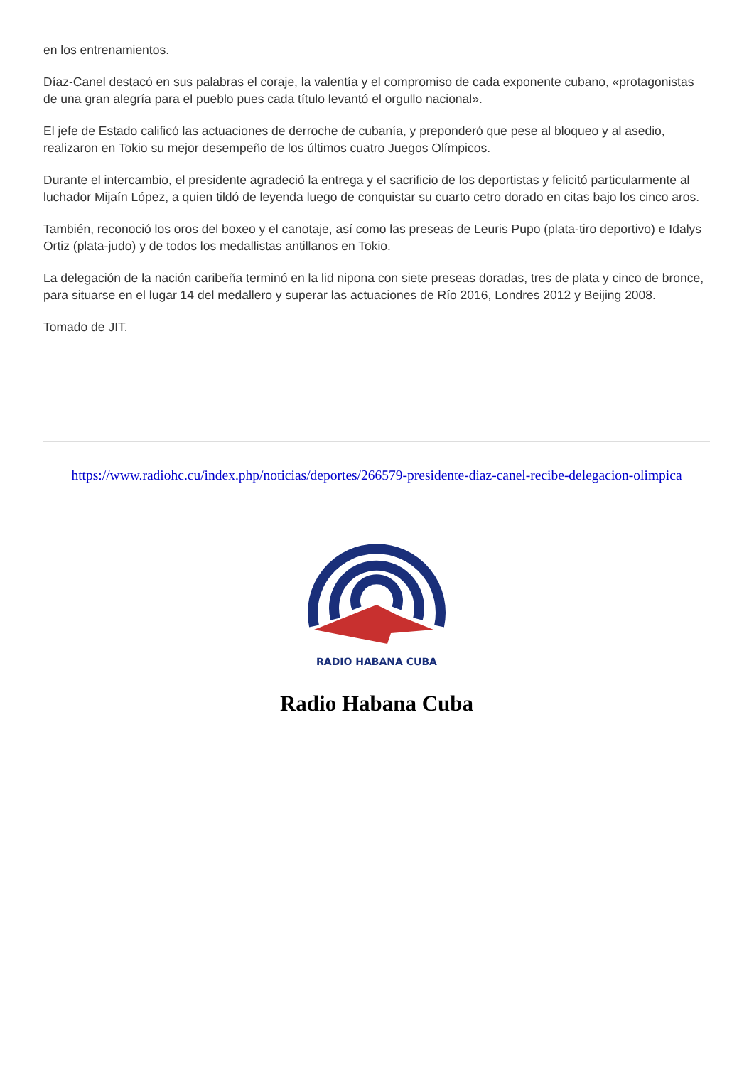en los entrenamientos.
Díaz-Canel destacó en sus palabras el coraje, la valentía y el compromiso de cada exponente cubano, «protagonistas de una gran alegría para el pueblo pues cada título levantó el orgullo nacional».
El jefe de Estado calificó las actuaciones de derroche de cubanía, y preponderó que pese al bloqueo y al asedio, realizaron en Tokio su mejor desempeño de los últimos cuatro Juegos Olímpicos.
Durante el intercambio, el presidente agradeció la entrega y el sacrificio de los deportistas y felicitó particularmente al luchador Mijaín López, a quien tildó de leyenda luego de conquistar su cuarto cetro dorado en citas bajo los cinco aros.
También, reconoció los oros del boxeo y el canotaje, así como las preseas de Leuris Pupo (plata-tiro deportivo) e Idalys Ortiz (plata-judo) y de todos los medallistas antillanos en Tokio.
La delegación de la nación caribeña terminó en la lid nipona con siete preseas doradas, tres de plata y cinco de bronce, para situarse en el lugar 14 del medallero y superar las actuaciones de Río 2016, Londres 2012 y Beijing 2008.
Tomado de JIT.
https://www.radiohc.cu/index.php/noticias/deportes/266579-presidente-diaz-canel-recibe-delegacion-olimpica
RADIO HABANA CUBA
Radio Habana Cuba